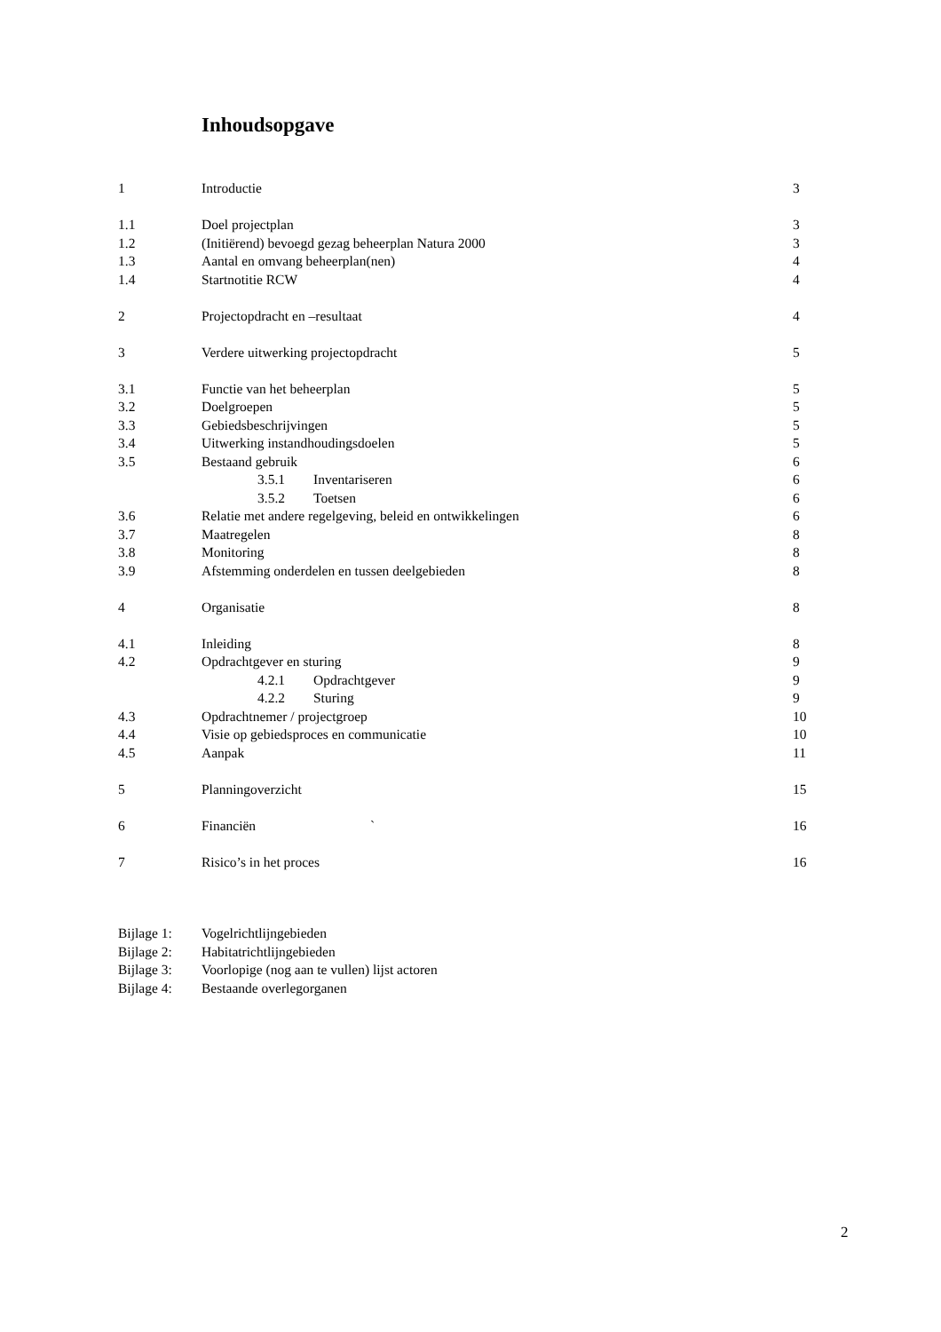Inhoudsopgave
1 Introductie 3
1.1 Doel projectplan 3
1.2 (Initiërend) bevoegd gezag beheerplan Natura 2000 3
1.3 Aantal en omvang beheerplan(nen) 4
1.4 Startnotitie RCW 4
2 Projectopdracht en –resultaat 4
3 Verdere uitwerking projectopdracht 5
3.1 Functie van het beheerplan 5
3.2 Doelgroepen 5
3.3 Gebiedsbeschrijvingen 5
3.4 Uitwerking instandhoudingsdoelen 5
3.5 Bestaand gebruik 6
3.5.1 Inventariseren 6
3.5.2 Toetsen 6
3.6 Relatie met andere regelgeving, beleid en ontwikkelingen 6
3.7 Maatregelen 8
3.8 Monitoring 8
3.9 Afstemming onderdelen en tussen deelgebieden 8
4 Organisatie 8
4.1 Inleiding 8
4.2 Opdrachtgever en sturing 9
4.2.1 Opdrachtgever 9
4.2.2 Sturing 9
4.3 Opdrachtnemer / projectgroep 10
4.4 Visie op gebiedsproces en communicatie 10
4.5 Aanpak 11
5 Planningoverzicht 15
6 Financiën ` 16
7 Risico’s in het proces 16
Bijlage 1: Vogelrichtlijngebieden
Bijlage 2: Habitatrichtlijngebieden
Bijlage 3: Voorlopige (nog aan te vullen) lijst actoren
Bijlage 4: Bestaande overlegorganen
2